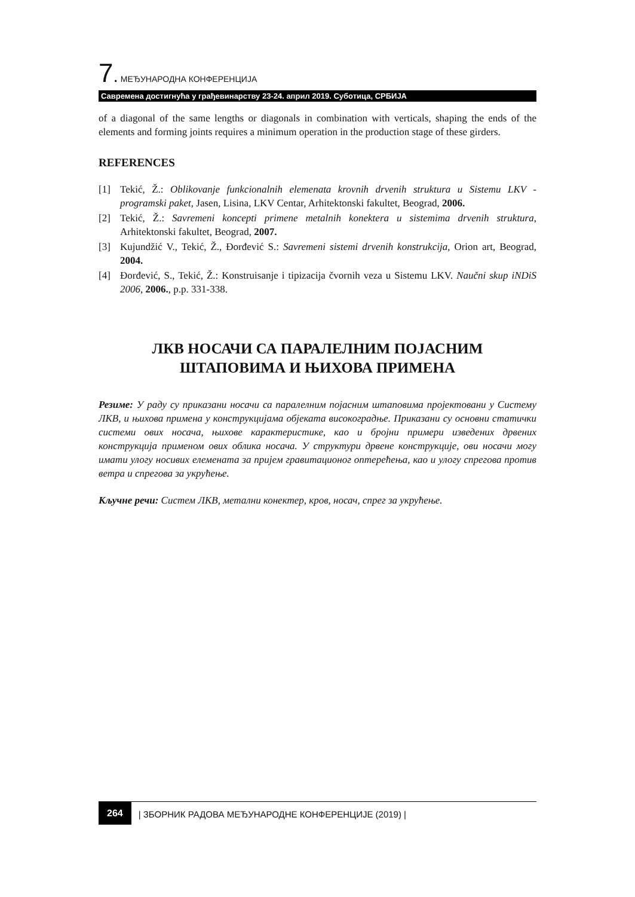7. МЕЂУНАРОДНА КОНФЕРЕНЦИЈА
Савремена достигнућа у грађевинарству 23-24. април 2019. Суботица, СРБИЈА
of a diagonal of the same lengths or diagonals in combination with verticals, shaping the ends of the elements and forming joints requires a minimum operation in the production stage of these girders.
REFERENCES
[1] Tekić, Ž.: Oblikovanje funkcionalnih elemenata krovnih drvenih struktura u Sistemu LKV - programski paket, Jasen, Lisina, LKV Centar, Arhitektonski fakultet, Beograd, 2006.
[2] Tekić, Ž.: Savremeni koncepti primene metalnih konektera u sistemima drvenih struktura, Arhitektonski fakultet, Beograd, 2007.
[3] Kujundžić V., Tekić, Ž., Đorđević S.: Savremeni sistemi drvenih konstrukcija, Orion art, Beograd, 2004.
[4] Đorđević, S., Tekić, Ž.: Konstruisanje i tipizacija čvornih veza u Sistemu LKV. Naučni skup iNDiS 2006, 2006., p.p. 331-338.
ЛКВ НОСАЧИ СА ПАРАЛЕЛНИМ ПОЈАСНИМ
ШТАПОВИМА И ЊИХОВА ПРИМЕНА
Резиме: У раду су приказани носачи са паралелним појасним штаповима пројектовани у Систему ЛКВ, и њихова примена у конструкцијама објеката високоградње. Приказани су основни статички системи ових носача, њихове карактеристике, као и бројни примери изведених дрвених конструкција применом ових облика носача. У структури дрвене конструкције, ови носачи могу имати улогу носивих елемената за пријем гравитационог оптерећења, као и улогу спрегова против ветра и спрегова за укрућење.
Кључне речи: Систем ЛКВ, метални конектер, кров, носач, спрег за укрућење.
264 | ЗБОРНИК РАДОВА МЕЂУНАРОДНЕ КОНФЕРЕНЦИЈЕ (2019) |